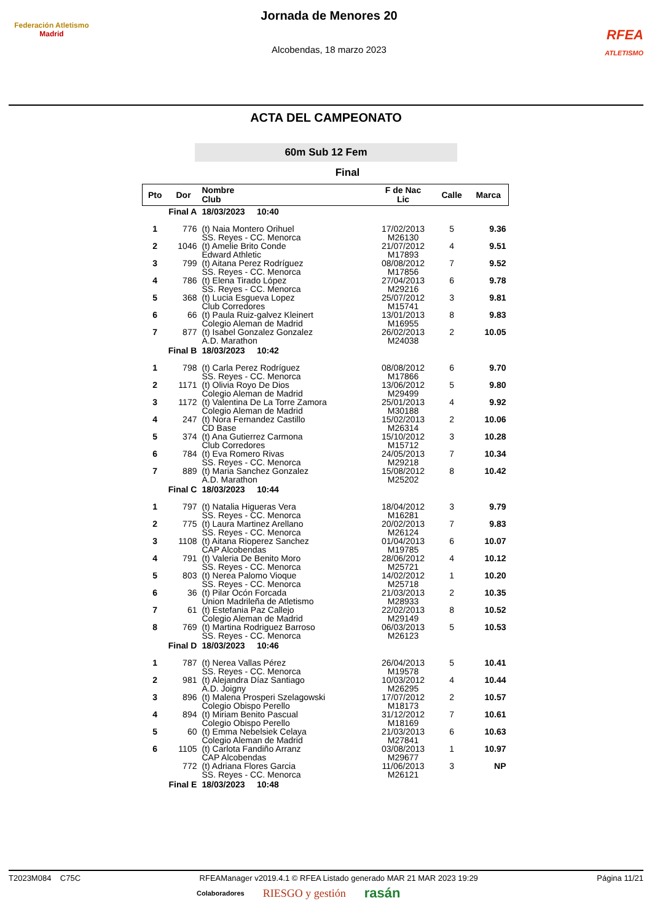Federación Atletismo
Madrid
Jornada de Menores 20
Alcobendas, 18 marzo 2023
RFEA
ATLETISMO
ACTA DEL CAMPEONATO
60m Sub 12 Fem
Final
| Pto | Dor | Nombre Club | F de Nac Lic | Calle | Marca |
| --- | --- | --- | --- | --- | --- |
| Final A | | 18/03/2023 10:40 | | | |
| 1 | 776 | (t) Naia Montero Orihuel SS. Reyes - CC. Menorca | 17/02/2013 M26130 | 5 | 9.36 |
| 2 | 1046 | (t) Amelie Brito Conde Edward Athletic | 21/07/2012 M17893 | 4 | 9.51 |
| 3 | 799 | (t) Aitana Perez Rodríguez SS. Reyes - CC. Menorca | 08/08/2012 M17856 | 7 | 9.52 |
| 4 | 786 | (t) Elena Tirado López SS. Reyes - CC. Menorca | 27/04/2013 M29216 | 6 | 9.78 |
| 5 | 368 | (t) Lucia Esgueva Lopez Club Corredores | 25/07/2012 M15741 | 3 | 9.81 |
| 6 | 66 | (t) Paula Ruiz-galvez Kleinert Colegio Aleman de Madrid | 13/01/2013 M16955 | 8 | 9.83 |
| 7 | 877 | (t) Isabel Gonzalez Gonzalez A.D. Marathon | 26/02/2013 M24038 | 2 | 10.05 |
| Final B | | 18/03/2023 10:42 | | | |
| 1 | 798 | (t) Carla Perez Rodríguez SS. Reyes - CC. Menorca | 08/08/2012 M17866 | 6 | 9.70 |
| 2 | 1171 | (t) Olivia Royo De Dios Colegio Aleman de Madrid | 13/06/2012 M29499 | 5 | 9.80 |
| 3 | 1172 | (t) Valentina De La Torre Zamora Colegio Aleman de Madrid | 25/01/2013 M30188 | 4 | 9.92 |
| 4 | 247 | (t) Nora Fernandez Castillo CD Base | 15/02/2013 M26314 | 2 | 10.06 |
| 5 | 374 | (t) Ana Gutierrez Carmona Club Corredores | 15/10/2012 M15712 | 3 | 10.28 |
| 6 | 784 | (t) Eva Romero Rivas SS. Reyes - CC. Menorca | 24/05/2013 M29218 | 7 | 10.34 |
| 7 | 889 | (t) Maria Sanchez Gonzalez A.D. Marathon | 15/08/2012 M25202 | 8 | 10.42 |
| Final C | | 18/03/2023 10:44 | | | |
| 1 | 797 | (t) Natalia Higueras Vera SS. Reyes - CC. Menorca | 18/04/2012 M16281 | 3 | 9.79 |
| 2 | 775 | (t) Laura Martinez Arellano SS. Reyes - CC. Menorca | 20/02/2013 M26124 | 7 | 9.83 |
| 3 | 1108 | (t) Aitana Rioperez Sanchez CAP Alcobendas | 01/04/2013 M19785 | 6 | 10.07 |
| 4 | 791 | (t) Valeria De Benito Moro SS. Reyes - CC. Menorca | 28/06/2012 M25721 | 4 | 10.12 |
| 5 | 803 | (t) Nerea Palomo Vioque SS. Reyes - CC. Menorca | 14/02/2012 M25718 | 1 | 10.20 |
| 6 | 36 | (t) Pilar Ocón Forcada Union Madrileña de Atletismo | 21/03/2013 M28933 | 2 | 10.35 |
| 7 | 61 | (t) Estefania Paz Callejo Colegio Aleman de Madrid | 22/02/2013 M29149 | 8 | 10.52 |
| 8 | 769 | (t) Martina Rodriguez Barroso SS. Reyes - CC. Menorca | 06/03/2013 M26123 | 5 | 10.53 |
| Final D | | 18/03/2023 10:46 | | | |
| 1 | 787 | (t) Nerea Vallas Pérez SS. Reyes - CC. Menorca | 26/04/2013 M19578 | 5 | 10.41 |
| 2 | 981 | (t) Alejandra Díaz Santiago A.D. Joigny | 10/03/2012 M26295 | 4 | 10.44 |
| 3 | 896 | (t) Malena Prosperi Szelagowski Colegio Obispo Perello | 17/07/2012 M18173 | 2 | 10.57 |
| 4 | 894 | (t) Miriam Benito Pascual Colegio Obispo Perello | 31/12/2012 M18169 | 7 | 10.61 |
| 5 | 60 | (t) Emma Nebelsiek Celaya Colegio Aleman de Madrid | 21/03/2013 M27841 | 6 | 10.63 |
| 6 | 1105 | (t) Carlota Fandiño Arranz CAP Alcobendas | 03/08/2013 M29677 | 1 | 10.97 |
| | 772 | (t) Adriana Flores Garcia SS. Reyes - CC. Menorca | 11/06/2013 M26121 | 3 | NP |
| Final E | | 18/03/2023 10:48 | | | |
T2023M084 C75C RFEAManager v2019.4.1 © RFEA Listado generado MAR 21 MAR 2023 19:29 Página 11/21
Colaboradores RIESGO y gestión rasán